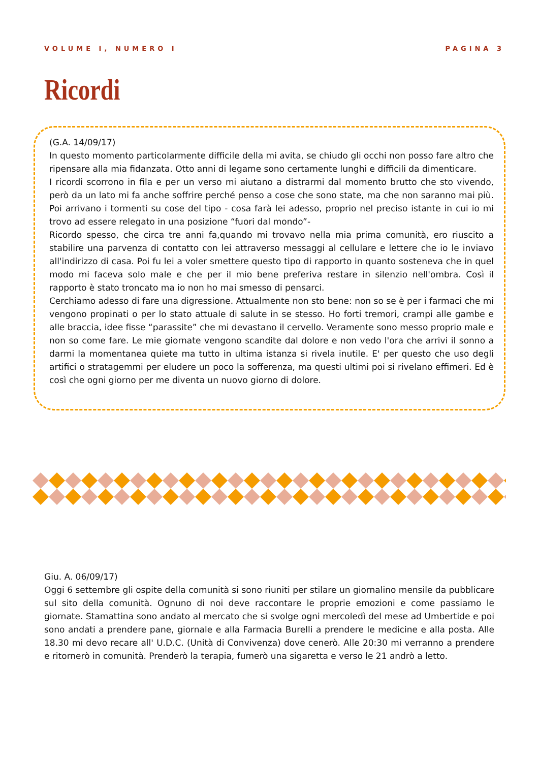VOLUME I, NUMERO I PAGINA 3
Ricordi
(G.A. 14/09/17)
In questo momento particolarmente difficile della mi avita, se chiudo gli occhi non posso fare altro che ripensare alla mia fidanzata. Otto anni di legame sono certamente lunghi e difficili da dimenticare.
I ricordi scorrono in fila e per un verso mi aiutano a distrarmi dal momento brutto che sto vivendo, però da un lato mi fa anche soffrire perché penso a cose che sono state, ma che non saranno mai più. Poi arrivano i tormenti su cose del tipo - cosa farà lei adesso, proprio nel preciso istante in cui io mi trovo ad essere relegato in una posizione “fuori dal mondo”-
Ricordo spesso, che circa tre anni fa,quando mi trovavo nella mia prima comunità, ero riuscito a stabilire una parvenza di contatto con lei attraverso messaggi al cellulare e lettere che io le inviavo all'indirizzo di casa. Poi fu lei a voler smettere questo tipo di rapporto in quanto sosteneva che in quel modo mi faceva solo male e che per il mio bene preferiva restare in silenzio nell'ombra. Così il rapporto è stato troncato ma io non ho mai smesso di pensarci.
Cerchiamo adesso di fare una digressione. Attualmente non sto bene: non so se è per i farmaci che mi vengono propinati o per lo stato attuale di salute in se stesso. Ho forti tremori, crampi alle gambe e alle braccia, idee fisse “parassite” che mi devastano il cervello. Veramente sono messo proprio male e non so come fare. Le mie giornate vengono scandite dal dolore e non vedo l'ora che arrivi il sonno a darmi la momentanea quiete ma tutto in ultima istanza si rivela inutile. E' per questo che uso degli artifici o stratagemmi per eludere un poco la sofferenza, ma questi ultimi poi si rivelano effimeri. Ed è così che ogni giorno per me diventa un nuovo giorno di dolore.
Giu. A. 06/09/17)
Oggi 6 settembre gli ospite della comunità si sono riuniti per stilare un giornalino mensile da pubblicare sul sito della comunità. Ognuno di noi deve raccontare le proprie emozioni e come passiamo le giornate. Stamattina sono andato al mercato che si svolge ogni mercoledì del mese ad Umbertide e poi sono andati a prendere pane, giornale e alla Farmacia Burelli a prendere le medicine e alla posta. Alle 18.30 mi devo recare all' U.D.C. (Unità di Convivenza) dove cenerò. Alle 20:30 mi verranno a prendere e ritornerò in comunità. Prenderò la terapia, fumerò una sigaretta e verso le 21 andrò a letto.